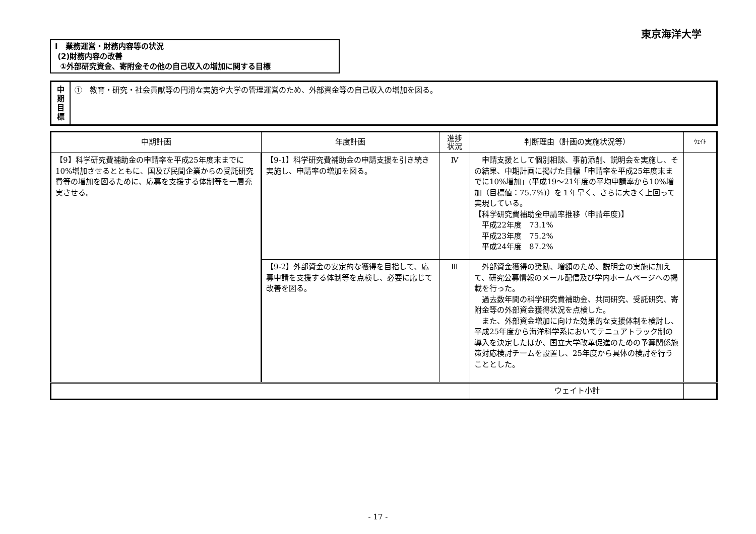東京海洋大学
Ⅰ　業務運営・財務内容等の状況
(2)財務内容の改善
①外部研究資金、寄附金その他の自己収入の増加に関する目標
中
期
目
標
①　教育・研究・社会貢献等の円滑な実施や大学の管理運営のため、外部資金等の自己収入の増加を図る。
| 中期計画 | 年度計画 | 進捗 状況 | 判断理由（計画の実施状況等） | ｳｪｲﾄ |
| --- | --- | --- | --- | --- |
| 【9】科学研究費補助金の申請率を平成25年度末までに10%増加させるとともに、国及び民間企業からの受託研究費等の増加を図るために、応募を支援する体制等を一層充実させる。 | 【9-1】科学研究費補助金の申請支援を引き続き実施し、申請率の増加を図る。 | Ⅳ | 申請支援として個別相談、事前添削、説明会を実施し、その結果、中期計画に掲げた目標「申請率を平成25年度末までに10%増加」(平成19～21年度の平均申請率から10%増加（目標値：75.7%)）を１年早く、さらに大きく上回って実現している。 【科学研究費補助金申請率推移（申請年度)】 平成22年度 73.1% 平成23年度 75.2% 平成24年度 87.2% | |
| | 【9-2】外部資金の安定的な獲得を目指して、応募申請を支援する体制等を点検し、必要に応じて改善を図る。 | Ⅲ | 外部資金獲得の奨励、増額のため、説明会の実施に加えて、研究公募情報のメール配信及び学内ホームページへの掲載を行った。 過去数年間の科学研究費補助金、共同研究、受託研究、寄附金等の外部資金獲得状況を点検した。 また、外部資金増加に向けた効果的な支援体制を検討し、平成25年度から海洋科学系においてテニュアトラック制の導入を決定したほか、国立大学改革促進のための予算関係施策対応検討チームを設置し、25年度から具体の検討を行うこととした。 | |
| | | | ウェイト小計 | |
- 17 -